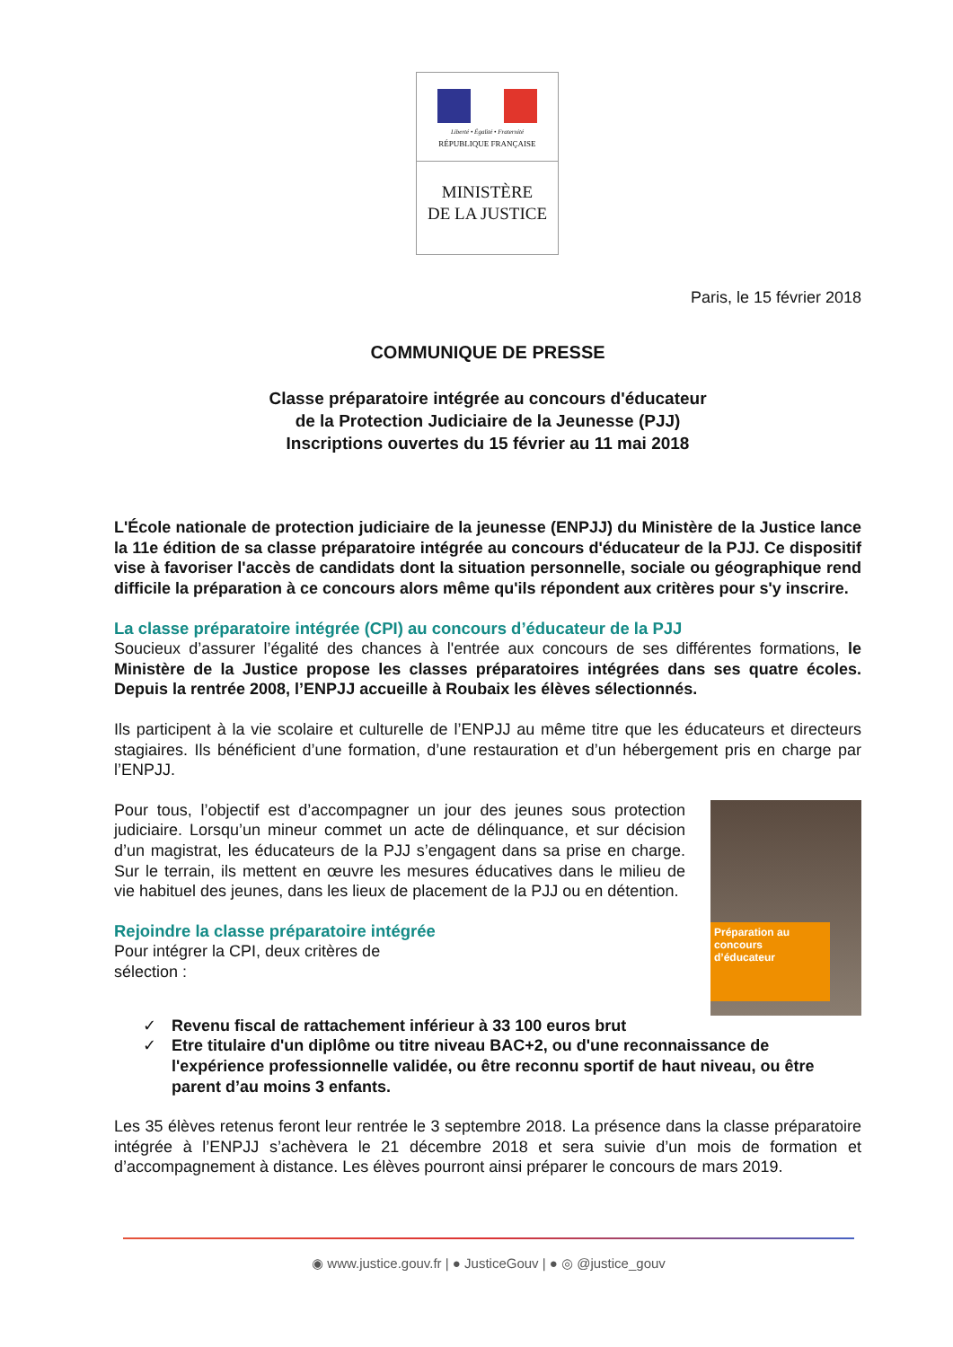Liberté • Égalité • Fraternité
RÉPUBLIQUE FRANÇAISE
MINISTÈRE
DE LA JUSTICE
Paris, le 15 février 2018
COMMUNIQUE DE PRESSE
Classe préparatoire intégrée au concours d'éducateur
de la Protection Judiciaire de la Jeunesse (PJJ)
Inscriptions ouvertes du 15 février au 11 mai 2018
L'École nationale de protection judiciaire de la jeunesse (ENPJJ) du Ministère de la Justice lance la 11e édition de sa classe préparatoire intégrée au concours d'éducateur de la PJJ. Ce dispositif vise à favoriser l'accès de candidats dont la situation personnelle, sociale ou géographique rend difficile la préparation à ce concours alors même qu'ils répondent aux critères pour s'y inscrire.
La classe préparatoire intégrée (CPI) au concours d’éducateur de la PJJ
Soucieux d’assurer l’égalité des chances à l'entrée aux concours de ses différentes formations, le Ministère de la Justice propose les classes préparatoires intégrées dans ses quatre écoles. Depuis la rentrée 2008, l’ENPJJ accueille à Roubaix les élèves sélectionnés.
Ils participent à la vie scolaire et culturelle de l’ENPJJ au même titre que les éducateurs et directeurs stagiaires. Ils bénéficient d’une formation, d’une restauration et d’un hébergement pris en charge par l’ENPJJ.
Préparation au concours d’éducateur
Pour tous, l’objectif est d’accompagner un jour des jeunes sous protection judiciaire. Lorsqu’un mineur commet un acte de délinquance, et sur décision d’un magistrat, les éducateurs de la PJJ s’engagent dans sa prise en charge. Sur le terrain, ils mettent en œuvre les mesures éducatives dans le milieu de vie habituel des jeunes, dans les lieux de placement de la PJJ ou en détention.
Rejoindre la classe préparatoire intégrée
Pour intégrer la CPI, deux critères de
sélection :
✓ Revenu fiscal de rattachement inférieur à 33 100 euros brut
✓ Etre titulaire d'un diplôme ou titre niveau BAC+2, ou d'une reconnaissance de l'expérience professionnelle validée, ou être reconnu sportif de haut niveau, ou être parent d’au moins 3 enfants.
Les 35 élèves retenus feront leur rentrée le 3 septembre 2018. La présence dans la classe préparatoire intégrée à l’ENPJJ s’achèvera le 21 décembre 2018 et sera suivie d’un mois de formation et d’accompagnement à distance. Les élèves pourront ainsi préparer le concours de mars 2019.
◉ www.justice.gouv.fr | ● JusticeGouv | ● ◎ @justice_gouv